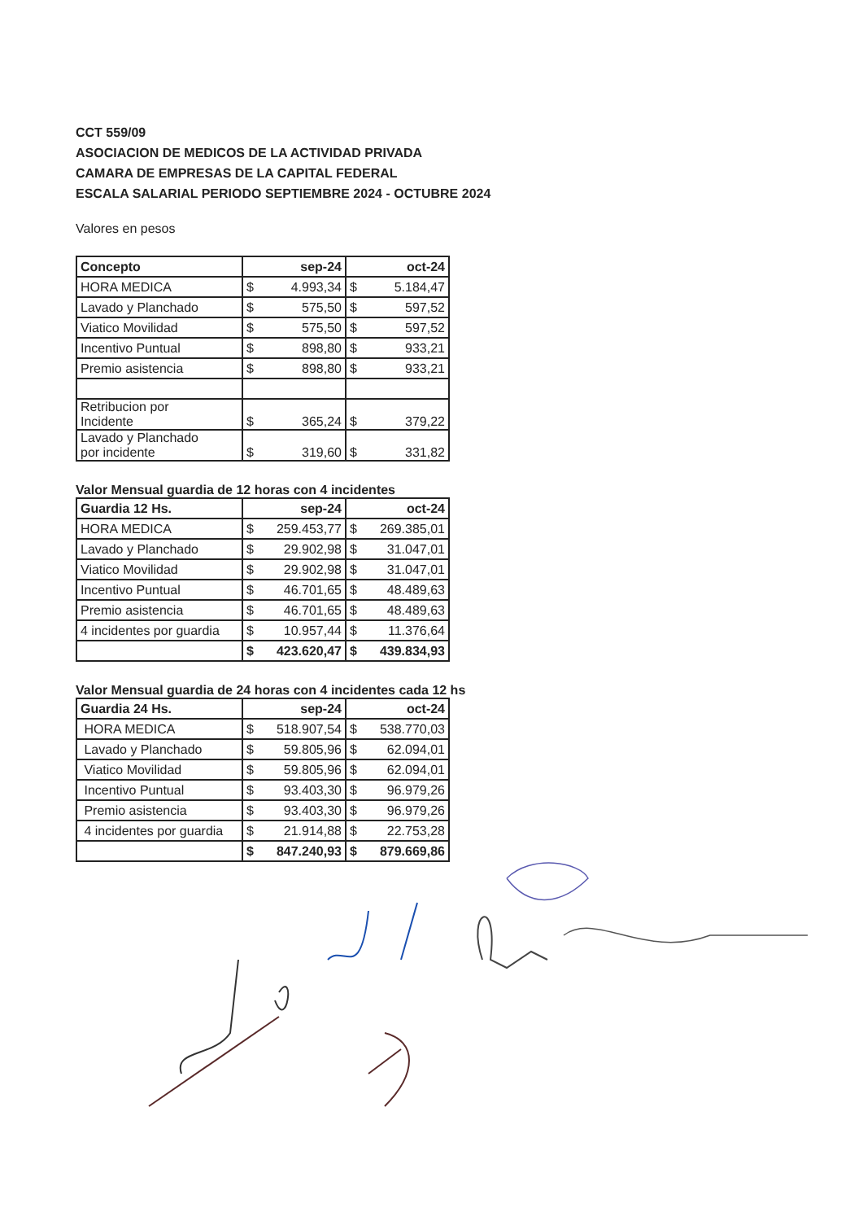CCT 559/09
ASOCIACION DE MEDICOS DE LA ACTIVIDAD PRIVADA
CAMARA DE EMPRESAS DE LA CAPITAL FEDERAL
ESCALA SALARIAL PERIODO SEPTIEMBRE 2024 - OCTUBRE 2024
Valores en pesos
| Concepto | sep-24 | oct-24 |
| --- | --- | --- |
| HORA MEDICA | $ 4.993,34 | $ 5.184,47 |
| Lavado y Planchado | $ 575,50 | $ 597,52 |
| Viatico Movilidad | $ 575,50 | $ 597,52 |
| Incentivo Puntual | $ 898,80 | $ 933,21 |
| Premio asistencia | $ 898,80 | $ 933,21 |
| Retribucion por Incidente | $ 365,24 | $ 379,22 |
| Lavado y Planchado por incidente | $ 319,60 | $ 331,82 |
Valor Mensual guardia de 12 horas con 4 incidentes
| Guardia 12 Hs. | sep-24 | oct-24 |
| --- | --- | --- |
| HORA MEDICA | $ 259.453,77 | $ 269.385,01 |
| Lavado y Planchado | $ 29.902,98 | $ 31.047,01 |
| Viatico Movilidad | $ 29.902,98 | $ 31.047,01 |
| Incentivo Puntual | $ 46.701,65 | $ 48.489,63 |
| Premio asistencia | $ 46.701,65 | $ 48.489,63 |
| 4 incidentes por guardia | $ 10.957,44 | $ 11.376,64 |
| | $ 423.620,47 | $ 439.834,93 |
Valor Mensual guardia de 24 horas con 4 incidentes cada 12 hs
| Guardia 24 Hs. | sep-24 | oct-24 |
| --- | --- | --- |
| HORA MEDICA | $ 518.907,54 | $ 538.770,03 |
| Lavado y Planchado | $ 59.805,96 | $ 62.094,01 |
| Viatico Movilidad | $ 59.805,96 | $ 62.094,01 |
| Incentivo Puntual | $ 93.403,30 | $ 96.979,26 |
| Premio asistencia | $ 93.403,30 | $ 96.979,26 |
| 4 incidentes por guardia | $ 21.914,88 | $ 22.753,28 |
| | $ 847.240,93 | $ 879.669,86 |